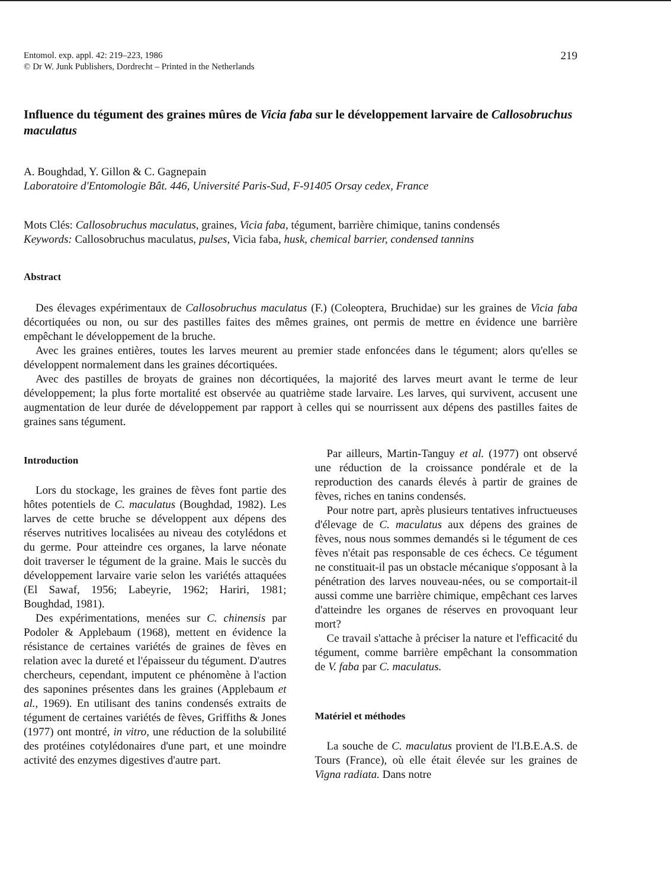Entomol. exp. appl. 42: 219–223, 1986
© Dr W. Junk Publishers, Dordrecht – Printed in the Netherlands
219
Influence du tégument des graines mûres de Vicia faba sur le développement larvaire de Callosobruchus maculatus
A. Boughdad, Y. Gillon & C. Gagnepain
Laboratoire d'Entomologie Bât. 446, Université Paris-Sud, F-91405 Orsay cedex, France
Mots Clés: Callosobruchus maculatus, graines, Vicia faba, tégument, barrière chimique, tanins condensés
Keywords: Callosobruchus maculatus, pulses, Vicia faba, husk, chemical barrier, condensed tannins
Abstract
Des élevages expérimentaux de Callosobruchus maculatus (F.) (Coleoptera, Bruchidae) sur les graines de Vicia faba décortiquées ou non, ou sur des pastilles faites des mêmes graines, ont permis de mettre en évidence une barrière empêchant le développement de la bruche.
Avec les graines entières, toutes les larves meurent au premier stade enfoncées dans le tégument; alors qu'elles se développent normalement dans les graines décortiquées.
Avec des pastilles de broyats de graines non décortiquées, la majorité des larves meurt avant le terme de leur développement; la plus forte mortalité est observée au quatrième stade larvaire. Les larves, qui survivent, accusent une augmentation de leur durée de développement par rapport à celles qui se nourrissent aux dépens des pastilles faites de graines sans tégument.
Introduction
Lors du stockage, les graines de fèves font partie des hôtes potentiels de C. maculatus (Boughdad, 1982). Les larves de cette bruche se développent aux dépens des réserves nutritives localisées au niveau des cotylédons et du germe. Pour atteindre ces organes, la larve néonate doit traverser le tégument de la graine. Mais le succès du développement larvaire varie selon les variétés attaquées (El Sawaf, 1956; Labeyrie, 1962; Hariri, 1981; Boughdad, 1981).
Des expérimentations, menées sur C. chinensis par Podoler & Applebaum (1968), mettent en évidence la résistance de certaines variétés de graines de fèves en relation avec la dureté et l'épaisseur du tégument. D'autres chercheurs, cependant, imputent ce phénomène à l'action des saponines présentes dans les graines (Applebaum et al., 1969). En utilisant des tanins condensés extraits de tégument de certaines variétés de fèves, Griffiths & Jones (1977) ont montré, in vitro, une réduction de la solubilité des protéines cotylédonaires d'une part, et une moindre activité des enzymes digestives d'autre part.
Par ailleurs, Martin-Tanguy et al. (1977) ont observé une réduction de la croissance pondérale et de la reproduction des canards élevés à partir de graines de fèves, riches en tanins condensés.
Pour notre part, après plusieurs tentatives infructueuses d'élevage de C. maculatus aux dépens des graines de fèves, nous nous sommes demandés si le tégument de ces fèves n'était pas responsable de ces échecs. Ce tégument ne constituait-il pas un obstacle mécanique s'opposant à la pénétration des larves nouveau-nées, ou se comportait-il aussi comme une barrière chimique, empêchant ces larves d'atteindre les organes de réserves en provoquant leur mort?
Ce travail s'attache à préciser la nature et l'efficacité du tégument, comme barrière empêchant la consommation de V. faba par C. maculatus.
Matériel et méthodes
La souche de C. maculatus provient de l'I.B.E.A.S. de Tours (France), où elle était élevée sur les graines de Vigna radiata. Dans notre